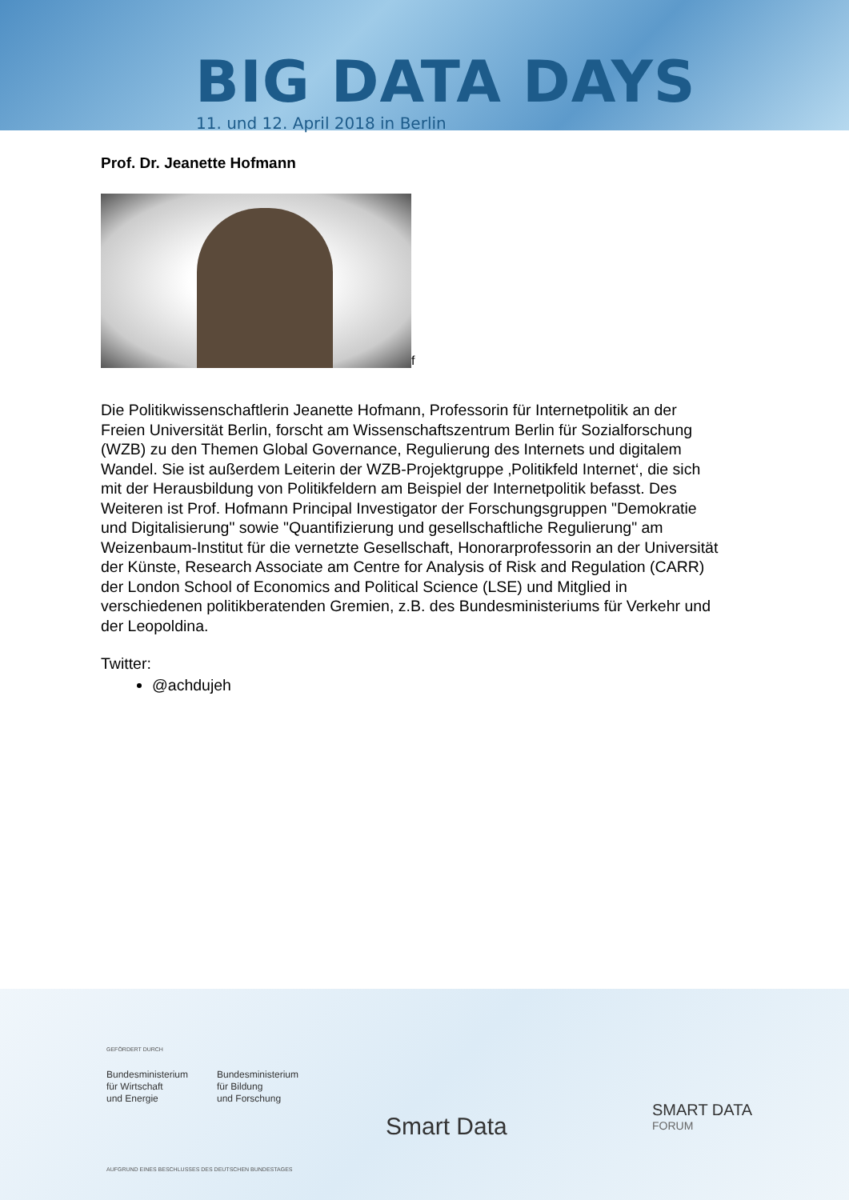BIG DATA DAYS
11. und 12. April 2018 in Berlin
Prof. Dr. Jeanette Hofmann
f
Die Politikwissenschaftlerin Jeanette Hofmann, Professorin für Internetpolitik an der Freien Universität Berlin, forscht am Wissenschaftszentrum Berlin für Sozialforschung (WZB) zu den Themen Global Governance, Regulierung des Internets und digitalem Wandel. Sie ist außerdem Leiterin der WZB-Projektgruppe ‚Politikfeld Internet‘, die sich mit der Herausbildung von Politikfeldern am Beispiel der Internetpolitik befasst. Des Weiteren ist Prof. Hofmann Principal Investigator der Forschungsgruppen "Demokratie und Digitalisierung" sowie "Quantifizierung und gesellschaftliche Regulierung" am Weizenbaum-Institut für die vernetzte Gesellschaft, Honorarprofessorin an der Universität der Künste, Research Associate am Centre for Analysis of Risk and Regulation (CARR) der London School of Economics and Political Science (LSE) und Mitglied in verschiedenen politikberatenden Gremien, z.B. des Bundesministeriums für Verkehr und der Leopoldina.
Twitter:
@achdujeh
GEFÖRDERT DURCH
Bundesministerium
für Wirtschaft
und Energie
Bundesministerium
für Bildung
und Forschung
AUFGRUND EINES BESCHLUSSES DES DEUTSCHEN BUNDESTAGES
Smart Data
SMART DATA
FORUM